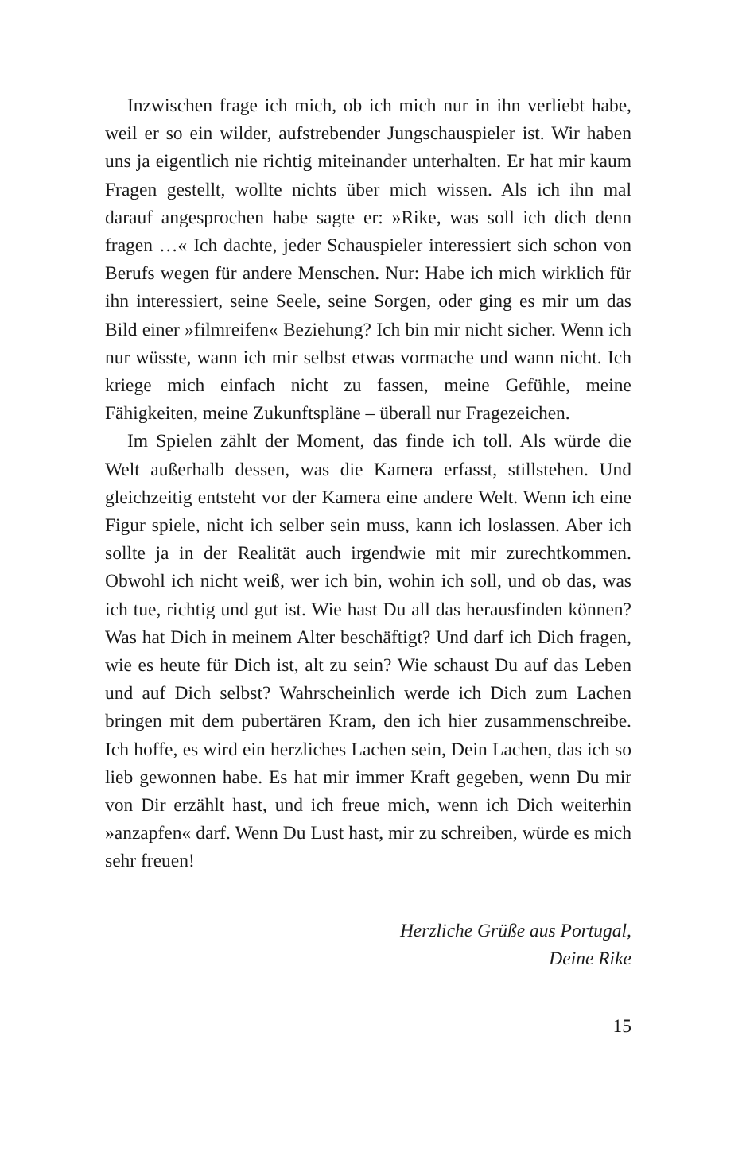Inzwischen frage ich mich, ob ich mich nur in ihn verliebt habe, weil er so ein wilder, aufstrebender Jungschauspieler ist. Wir haben uns ja eigentlich nie richtig miteinander unterhalten. Er hat mir kaum Fragen gestellt, wollte nichts über mich wissen. Als ich ihn mal darauf angesprochen habe sagte er: »Rike, was soll ich dich denn fragen …« Ich dachte, jeder Schauspieler interessiert sich schon von Berufs wegen für andere Menschen. Nur: Habe ich mich wirklich für ihn interessiert, seine Seele, seine Sorgen, oder ging es mir um das Bild einer »filmreifen« Beziehung? Ich bin mir nicht sicher. Wenn ich nur wüsste, wann ich mir selbst etwas vormache und wann nicht. Ich kriege mich einfach nicht zu fassen, meine Gefühle, meine Fähigkeiten, meine Zukunftspläne – überall nur Fragezeichen.
Im Spielen zählt der Moment, das finde ich toll. Als würde die Welt außerhalb dessen, was die Kamera erfasst, stillstehen. Und gleichzeitig entsteht vor der Kamera eine andere Welt. Wenn ich eine Figur spiele, nicht ich selber sein muss, kann ich loslassen. Aber ich sollte ja in der Realität auch irgendwie mit mir zurechtkommen. Obwohl ich nicht weiß, wer ich bin, wohin ich soll, und ob das, was ich tue, richtig und gut ist. Wie hast Du all das herausfinden können? Was hat Dich in meinem Alter beschäftigt? Und darf ich Dich fragen, wie es heute für Dich ist, alt zu sein? Wie schaust Du auf das Leben und auf Dich selbst? Wahrscheinlich werde ich Dich zum Lachen bringen mit dem pubertären Kram, den ich hier zusammenschreibe. Ich hoffe, es wird ein herzliches Lachen sein, Dein Lachen, das ich so lieb gewonnen habe. Es hat mir immer Kraft gegeben, wenn Du mir von Dir erzählt hast, und ich freue mich, wenn ich Dich weiterhin »anzapfen« darf. Wenn Du Lust hast, mir zu schreiben, würde es mich sehr freuen!
Herzliche Grüße aus Portugal,
Deine Rike
15